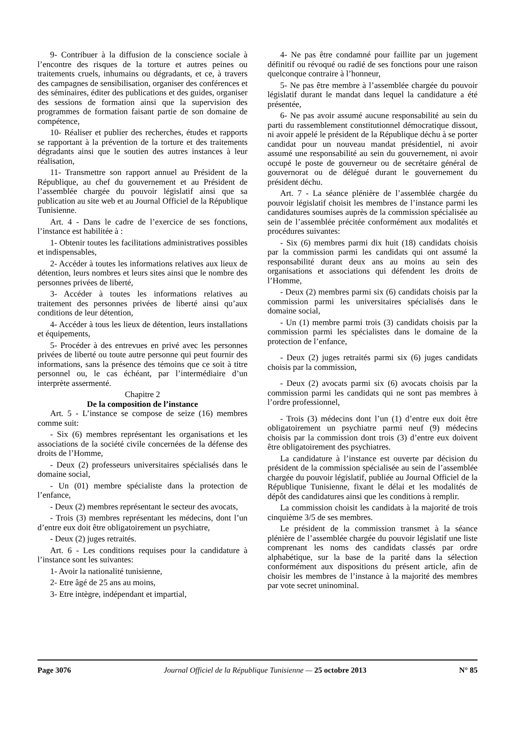9- Contribuer à la diffusion de la conscience sociale à l’encontre des risques de la torture et autres peines ou traitements cruels, inhumains ou dégradants, et ce, à travers des campagnes de sensibilisation, organiser des conférences et des séminaires, éditer des publications et des guides, organiser des sessions de formation ainsi que la supervision des programmes de formation faisant partie de son domaine de compétence,
10- Réaliser et publier des recherches, études et rapports se rapportant à la prévention de la torture et des traitements dégradants ainsi que le soutien des autres instances à leur réalisation,
11- Transmettre son rapport annuel au Président de la République, au chef du gouvernement et au Président de l’assemblée chargée du pouvoir législatif ainsi que sa publication au site web et au Journal Officiel de la République Tunisienne.
Art. 4 - Dans le cadre de l’exercice de ses fonctions, l’instance est habilitée à :
1- Obtenir toutes les facilitations administratives possibles et indispensables,
2- Accéder à toutes les informations relatives aux lieux de détention, leurs nombres et leurs sites ainsi que le nombre des personnes privées de liberté,
3- Accéder à toutes les informations relatives au traitement des personnes privées de liberté ainsi qu’aux conditions de leur détention,
4- Accéder à tous les lieux de détention, leurs installations et équipements,
5- Procéder à des entrevues en privé avec les personnes privées de liberté ou toute autre personne qui peut fournir des informations, sans la présence des témoins que ce soit à titre personnel ou, le cas échéant, par l’intermédiaire d’un interprète assermenté.
Chapitre 2
De la composition de l’instance
Art. 5 - L’instance se compose de seize (16) membres comme suit:
- Six (6) membres représentant les organisations et les associations de la société civile concernées de la défense des droits de l’Homme,
- Deux (2) professeurs universitaires spécialisés dans le domaine social,
- Un (01) membre spécialiste dans la protection de l’enfance,
- Deux (2) membres représentant le secteur des avocats,
- Trois (3) membres représentant les médecins, dont l’un d’entre eux doit être obligatoirement un psychiatre,
- Deux (2) juges retraités.
Art. 6 - Les conditions requises pour la candidature à l’instance sont les suivantes:
1- Avoir la nationalité tunisienne,
2- Etre âgé de 25 ans au moins,
3- Etre intègre, indépendant et impartial,
4- Ne pas être condamné pour faillite par un jugement définitif ou révoqué ou radié de ses fonctions pour une raison quelconque contraire à l’honneur,
5- Ne pas être membre à l’assemblée chargée du pouvoir législatif durant le mandat dans lequel la candidature a été présentée,
6- Ne pas avoir assumé aucune responsabilité au sein du parti du rassemblement constitutionnel démocratique dissout, ni avoir appelé le président de la République déchu à se porter candidat pour un nouveau mandat présidentiel, ni avoir assumé une responsabilité au sein du gouvernement, ni avoir occupé le poste de gouverneur ou de secrétaire général de gouvernorat ou de délégué durant le gouvernement du président déchu.
Art. 7 - La séance plénière de l’assemblée chargée du pouvoir législatif choisit les membres de l’instance parmi les candidatures soumises auprès de la commission spécialisée au sein de l’assemblée précitée conformément aux modalités et procédures suivantes:
- Six (6) membres parmi dix huit (18) candidats choisis par la commission parmi les candidats qui ont assumé la responsabilité durant deux ans au moins au sein des organisations et associations qui défendent les droits de l’Homme,
- Deux (2) membres parmi six (6) candidats choisis par la commission parmi les universitaires spécialisés dans le domaine social,
- Un (1) membre parmi trois (3) candidats choisis par la commission parmi les spécialistes dans le domaine de la protection de l’enfance,
- Deux (2) juges retraités parmi six (6) juges candidats choisis par la commission,
- Deux (2) avocats parmi six (6) avocats choisis par la commission parmi les candidats qui ne sont pas membres à l’ordre professionnel,
- Trois (3) médecins dont l’un (1) d’entre eux doit être obligatoirement un psychiatre parmi neuf (9) médecins choisis par la commission dont trois (3) d’entre eux doivent être obligatoirement des psychiatres.
La candidature à l’instance est ouverte par décision du président de la commission spécialisée au sein de l’assemblée chargée du pouvoir législatif, publiée au Journal Officiel de la République Tunisienne, fixant le délai et les modalités de dépôt des candidatures ainsi que les conditions à remplir.
La commission choisit les candidats à la majorité de trois cinquième 3/5 de ses membres.
Le président de la commission transmet à la séance plénière de l’assemblée chargée du pouvoir législatif une liste comprenant les noms des candidats classés par ordre alphabétique, sur la base de la parité dans la sélection conformément aux dispositions du présent article, afin de choisir les membres de l’instance à la majorité des membres par vote secret uninominal.
Page 3076 Journal Officiel de la République Tunisienne — 25 octobre 2013 N° 85